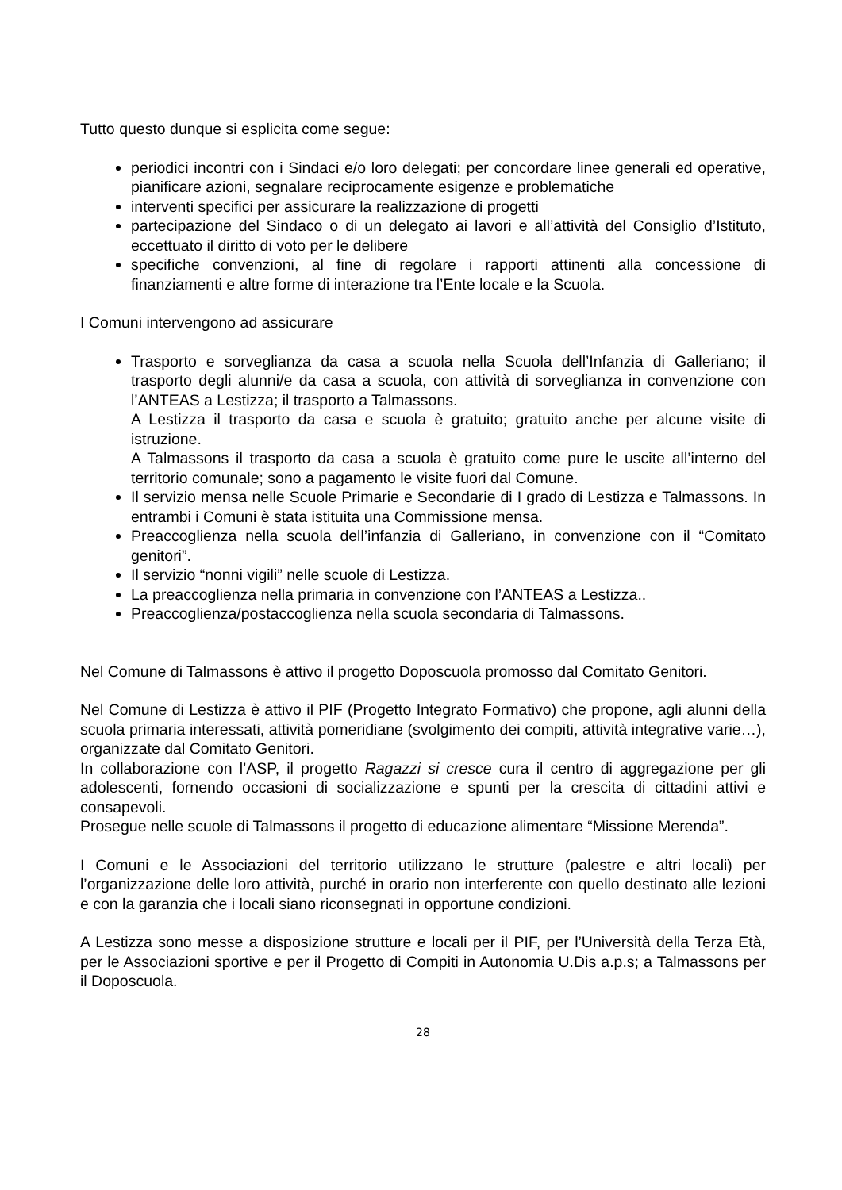Tutto questo dunque si esplicita come segue:
periodici incontri con i Sindaci e/o loro delegati; per concordare linee generali ed operative, pianificare azioni, segnalare reciprocamente esigenze e problematiche
interventi specifici per assicurare la realizzazione di progetti
partecipazione del Sindaco o di un delegato ai lavori e all’attività del Consiglio d’Istituto, eccettuato il diritto di voto per le delibere
specifiche convenzioni, al fine di regolare i rapporti attinenti alla concessione di finanziamenti e altre forme di interazione tra l’Ente locale e la Scuola.
I Comuni intervengono ad assicurare
Trasporto e sorveglianza da casa a scuola nella Scuola dell’Infanzia di Galleriano; il trasporto degli alunni/e da casa a scuola, con attività di sorveglianza in convenzione con l’ANTEAS a Lestizza; il trasporto a Talmassons.
A Lestizza il trasporto da casa e scuola è gratuito; gratuito anche per alcune visite di istruzione.
A Talmassons il trasporto da casa a scuola è gratuito come pure le uscite all’interno del territorio comunale; sono a pagamento le visite fuori dal Comune.
Il servizio mensa nelle Scuole Primarie e Secondarie di I grado di Lestizza e Talmassons. In entrambi i Comuni è stata istituita una Commissione mensa.
Preaccoglienza nella scuola dell’infanzia di Galleriano, in convenzione con il “Comitato genitori”.
Il servizio “nonni vigili” nelle scuole di Lestizza.
La preaccoglienza nella primaria in convenzione con l’ANTEAS a Lestizza..
Preaccoglienza/postaccoglienza nella scuola secondaria di Talmassons.
Nel Comune di Talmassons è attivo il progetto Doposcuola promosso dal Comitato Genitori.
Nel Comune di Lestizza è attivo il PIF (Progetto Integrato Formativo) che propone, agli alunni della scuola primaria interessati, attività pomeridiane (svolgimento dei compiti, attività integrative varie…), organizzate dal Comitato Genitori.
In collaborazione con l’ASP, il progetto Ragazzi si cresce cura il centro di aggregazione per gli adolescenti, fornendo occasioni di socializzazione e spunti per la crescita di cittadini attivi e consapevoli.
Prosegue nelle scuole di Talmassons il progetto di educazione alimentare “Missione Merenda”.
I Comuni e le Associazioni del territorio utilizzano le strutture (palestre e altri locali) per l’organizzazione delle loro attività, purché in orario non interferente con quello destinato alle lezioni e con la garanzia che i locali siano riconsegnati in opportune condizioni.
A Lestizza sono messe a disposizione strutture e locali per il PIF, per l’Università della Terza Età, per le Associazioni sportive e per il Progetto di Compiti in Autonomia U.Dis a.p.s; a Talmassons per il Doposcuola.
28